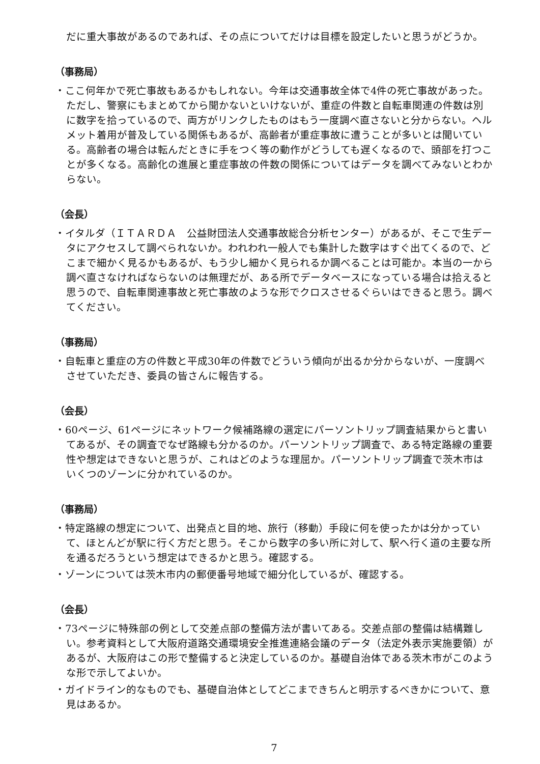だに重大事故があるのであれば、その点についてだけは目標を設定したいと思うがどうか。
（事務局）
・ここ何年かで死亡事故もあるかもしれない。今年は交通事故全体で4件の死亡事故があった。ただし、警察にもまとめてから聞かないといけないが、重症の件数と自転車関連の件数は別に数字を拾っているので、両方がリンクしたものはもう一度調べ直さないと分からない。ヘルメット着用が普及している関係もあるが、高齢者が重症事故に遭うことが多いとは聞いている。高齢者の場合は転んだときに手をつく等の動作がどうしても遅くなるので、頭部を打つことが多くなる。高齢化の進展と重症事故の件数の関係についてはデータを調べてみないとわからない。
（会長）
・イタルダ（ＩＴＡＲＤＡ　公益財団法人交通事故総合分析センター）があるが、そこで生データにアクセスして調べられないか。われわれ一般人でも集計した数字はすぐ出てくるので、どこまで細かく見るかもあるが、もう少し細かく見られるか調べることは可能か。本当の一から調べ直さなければならないのは無理だが、ある所でデータベースになっている場合は拾えると思うので、自転車関連事故と死亡事故のような形でクロスさせるぐらいはできると思う。調べてください。
（事務局）
・自転車と重症の方の件数と平成30年の件数でどういう傾向が出るか分からないが、一度調べさせていただき、委員の皆さんに報告する。
（会長）
・60ページ、61ページにネットワーク候補路線の選定にパーソントリップ調査結果からと書いてあるが、その調査でなぜ路線も分かるのか。パーソントリップ調査で、ある特定路線の重要性や想定はできないと思うが、これはどのような理屈か。パーソントリップ調査で茨木市はいくつのゾーンに分かれているのか。
（事務局）
・特定路線の想定について、出発点と目的地、旅行（移動）手段に何を使ったかは分かっていて、ほとんどが駅に行く方だと思う。そこから数字の多い所に対して、駅へ行く道の主要な所を通るだろうという想定はできるかと思う。確認する。
・ゾーンについては茨木市内の郵便番号地域で細分化しているが、確認する。
（会長）
・73ページに特殊部の例として交差点部の整備方法が書いてある。交差点部の整備は結構難しい。参考資料として大阪府道路交通環境安全推進連絡会議のデータ（法定外表示実施要領）があるが、大阪府はこの形で整備すると決定しているのか。基礎自治体である茨木市がこのような形で示してよいか。
・ガイドライン的なものでも、基礎自治体としてどこまできちんと明示するべきかについて、意見はあるか。
7